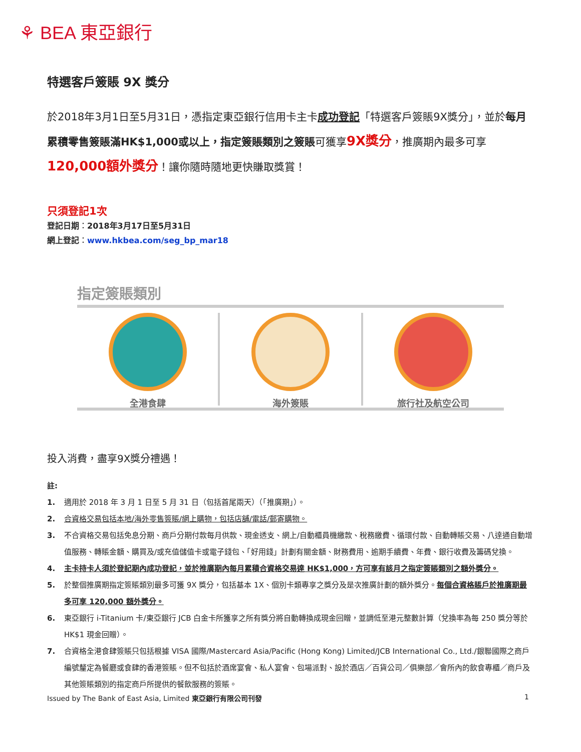⚘ BEA 東亞銀行
特選客戶簽賬 9X 獎分
於2018年3月1日至5月31日，憑指定東亞銀行信用卡主卡成功登記「特選客戶簽賬9X獎分」，並於每月累積零售簽賬滿HK$1,000或以上，指定簽賬類別之簽賬可獲享9X獎分，推廣期內最多可享120,000額外獎分！讓你隨時隨地更快賺取獎賞！
只須登記1次
登記日期：2018年3月17日至5月31日
網上登記：www.hkbea.com/seg_bp_mar18
指定簽賬類別
全港食肆 海外簽賬 旅行社及航空公司
投入消費，盡享9X獎分禮遇！
註:
1. 適用於 2018 年 3 月 1 日至 5 月 31 日（包括首尾兩天）（「推廣期」）。
2. 合資格交易包括本地/海外零售簽賬/網上購物，包括店舖/電話/郵寄購物。
3. 不合資格交易包括免息分期、商戶分期付款每月供款、現金透支、網上/自動櫃員機繳款、稅務繳費、循環付款、自動轉賬交易、八達通自動增值服務、轉賬金額、購買及/或充值儲值卡或電子錢包、「好用錢」計劃有關金額、財務費用、逾期手續費、年費、銀行收費及籌碼兌換。
4. 主卡持卡人須於登記期內成功登記，並於推廣期內每月累積合資格交易達 HK$1,000，方可享有該月之指定簽賬類別之額外獎分。
5. 於整個推廣期指定簽賬類別最多可獲 9X 獎分，包括基本 1X、個別卡類專享之獎分及是次推廣計劃的額外獎分。每個合資格賬戶於推廣期最多可享 120,000 額外獎分。
6. 東亞銀行 i-Titanium 卡/東亞銀行 JCB 白金卡所獲享之所有獎分將自動轉換成現金回贈，並調低至港元整數計算（兌換率為每 250 獎分等於 HK$1 現金回贈）。
7. 合資格全港食肆簽賬只包括根據 VISA 國際/Mastercard Asia/Pacific (Hong Kong) Limited/JCB International Co., Ltd./銀聯國際之商戶編號釐定為餐廳或食肆的香港簽賬。但不包括於酒席宴會、私人宴會、包場派對、設於酒店／百貨公司／俱樂部／會所內的飲食專櫃／商戶及其他簽賬類別的指定商戶所提供的餐飲服務的簽賬。
Issued by The Bank of East Asia, Limited 東亞銀行有限公司刊發 1